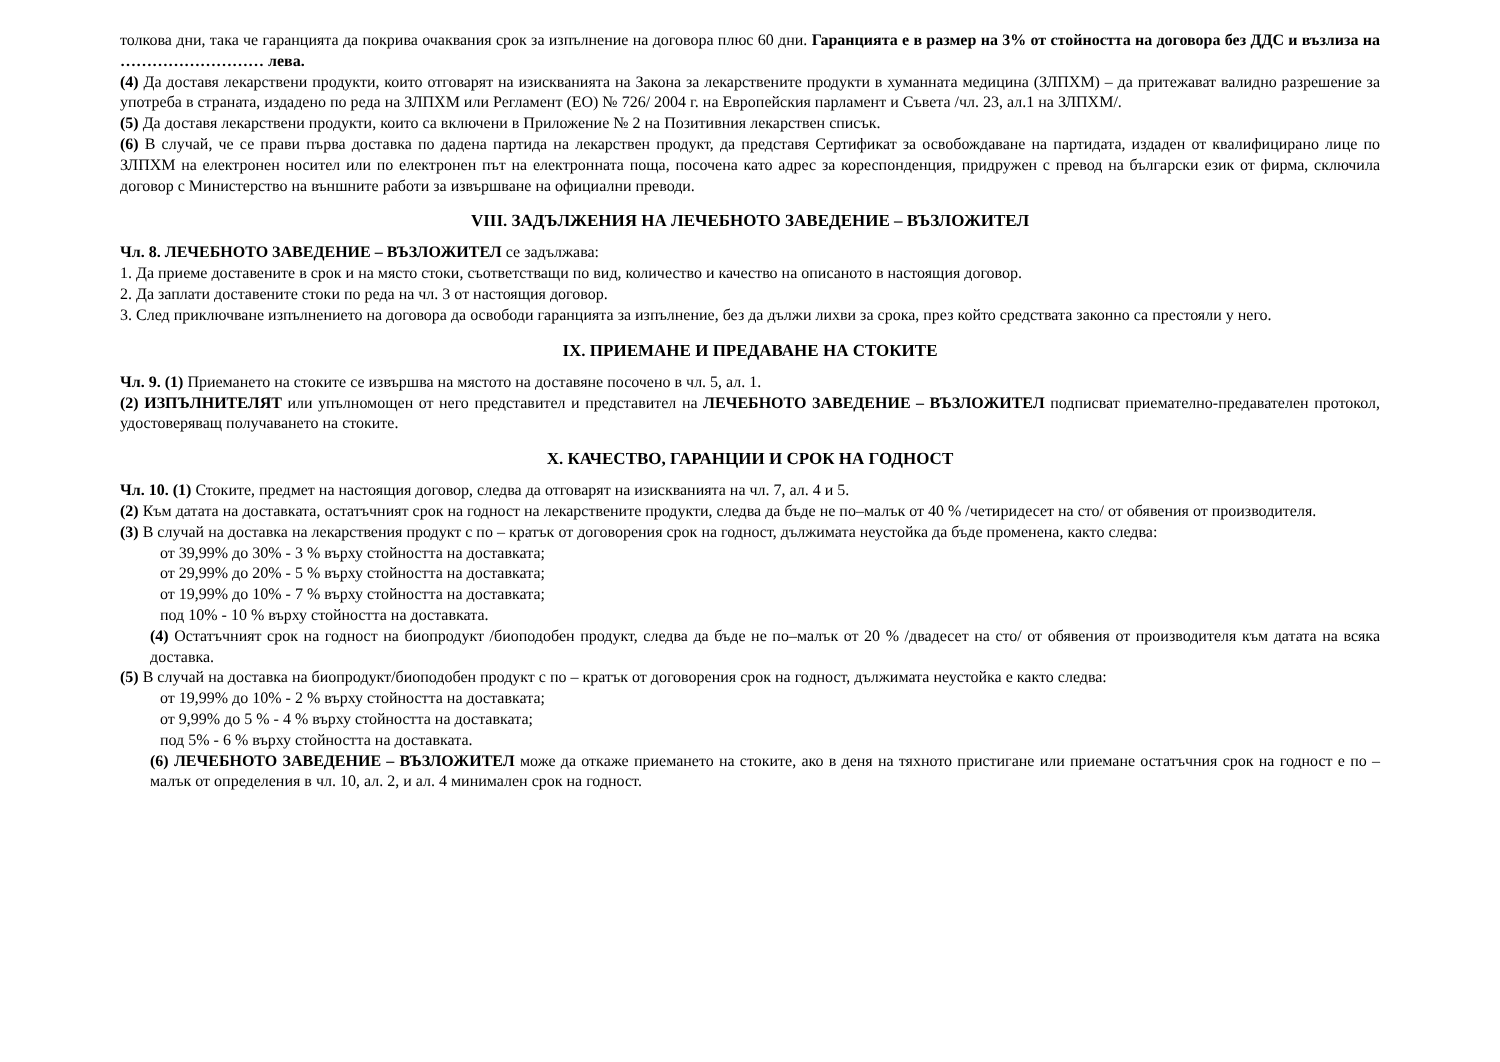толкова дни, така че гаранцията да покрива очаквания срок за изпълнение на договора плюс 60 дни. Гаранцията е в размер на 3% от стойността на договора без ДДС и възлиза на ……………………… лева.
(4) Да доставя лекарствени продукти, които отговарят на изискванията на Закона за лекарствените продукти в хуманната медицина (ЗЛПХМ) – да притежават валидно разрешение за употреба в страната, издадено по реда на ЗЛПХМ или Регламент (ЕО) № 726/ 2004 г. на Европейския парламент и Съвета /чл. 23, ал.1 на ЗЛПХМ/.
(5) Да доставя лекарствени продукти, които са включени в Приложение № 2 на Позитивния лекарствен списък.
(6) В случай, че се прави първа доставка по дадена партида на лекарствен продукт, да представя Сертификат за освобождаване на партидата, издаден от квалифицирано лице по ЗЛПХМ на електронен носител или по електронен път на електронната поща, посочена като адрес за кореспонденция, придружен с превод на български език от фирма, сключила договор с Министерство на външните работи за извършване на официални преводи.
VIII. ЗАДЪЛЖЕНИЯ НА ЛЕЧЕБНОТО ЗАВЕДЕНИЕ – ВЪЗЛОЖИТЕЛ
Чл. 8. ЛЕЧЕБНОТО ЗАВЕДЕНИЕ – ВЪЗЛОЖИТЕЛ се задължава:
1. Да приеме доставените в срок и на място стоки, съответстващи по вид, количество и качество на описаното в настоящия договор.
2. Да заплати доставените стоки по реда на чл. 3 от настоящия договор.
3. След приключване изпълнението на договора да освободи гаранцията за изпълнение, без да дължи лихви за срока, през който средствата законно са престояли у него.
IX. ПРИЕМАНЕ И ПРЕДАВАНЕ НА СТОКИТЕ
Чл. 9. (1) Приемането на стоките се извършва на мястото на доставяне посочено в чл. 5, ал. 1.
(2) ИЗПЪЛНИТЕЛЯТ или упълномощен от него представител и представител на ЛЕЧЕБНОТО ЗАВЕДЕНИЕ – ВЪЗЛОЖИТЕЛ подписват приемателно-предавателен протокол, удостоверяващ получаването на стоките.
X. КАЧЕСТВО, ГАРАНЦИИ И СРОК НА ГОДНОСТ
Чл. 10. (1) Стоките, предмет на настоящия договор, следва да отговарят на изискванията на чл. 7, ал. 4 и 5.
(2) Към датата на доставката, остатъчният срок на годност на лекарствените продукти, следва да бъде не по–малък от 40 % /четиридесет на сто/ от обявения от производителя.
(3) В случай на доставка на лекарствения продукт с по – кратък от договорения срок на годност, дължимата неустойка да бъде променена, както следва:
от 39,99% до 30% - 3 % върху стойността на доставката;
от 29,99% до 20% - 5 % върху стойността на доставката;
от 19,99% до 10% - 7 % върху стойността на доставката;
под 10% - 10 % върху стойността на доставката.
(4) Остатъчният срок на годност на биопродукт /биоподобен продукт, следва да бъде не по–малък от 20 % /двадесет на сто/ от обявения от производителя към датата на всяка доставка.
(5) В случай на доставка на биопродукт/биоподобен продукт с по – кратък от договорения срок на годност, дължимата неустойка е както следва:
от 19,99% до 10% - 2 % върху стойността на доставката;
от 9,99% до 5 % - 4 % върху стойността на доставката;
под 5% - 6 % върху стойността на доставката.
(6) ЛЕЧЕБНОТО ЗАВЕДЕНИЕ – ВЪЗЛОЖИТЕЛ може да откаже приемането на стоките, ако в деня на тяхното пристигане или приемане остатъчния срок на годност е по – малък от определения в чл. 10, ал. 2, и ал. 4 минимален срок на годност.